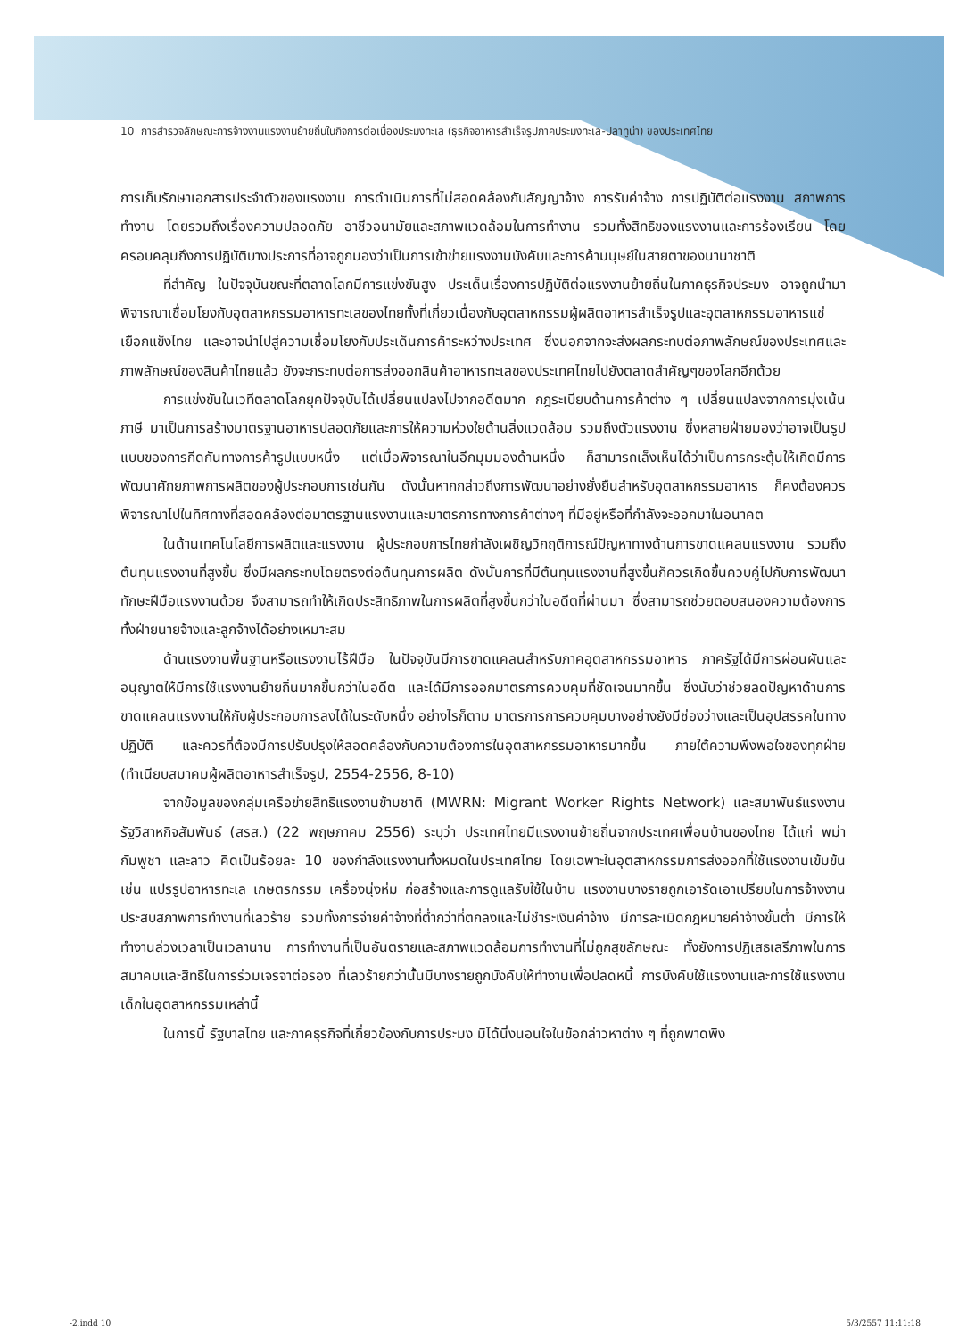10 การสำรวจลักษณะการจ้างงานแรงงานย้ายถิ่นในกิจการต่อเนื่องประมงทะเล (ธุรกิจอาหารสำเร็จรูปภาคประมงทะเล-ปลาทูน่า) ของประเทศไทย
การเก็บรักษาเอกสารประจำตัวของแรงงาน การดำเนินการที่ไม่สอดคล้องกับสัญญาจ้าง การรับค่าจ้าง การปฏิบัติต่อแรงงาน สภาพการทำงาน โดยรวมถึงเรื่องความปลอดภัย อาชีวอนามัยและสภาพแวดล้อมในการทำงาน รวมทั้งสิทธิของแรงงานและการร้องเรียน โดยครอบคลุมถึงการปฏิบัติบางประการที่อาจถูกมองว่าเป็นการเข้าข่ายแรงงานบังคับและการค้ามนุษย์ในสายตาของนานาชาติ
ที่สำคัญ ในปัจจุบันขณะที่ตลาดโลกมีการแข่งขันสูง ประเด็นเรื่องการปฏิบัติต่อแรงงานย้ายถิ่นในภาคธุรกิจประมง อาจถูกนำมาพิจารณาเชื่อมโยงกับอุตสาหกรรมอาหารทะเลของไทยทั้งที่เกี่ยวเนื่องกับอุตสาหกรรมผู้ผลิตอาหารสำเร็จรูปและอุตสาหกรรมอาหารแช่เยือกแข็งไทย และอาจนำไปสู่ความเชื่อมโยงกับประเด็นการค้าระหว่างประเทศ ซึ่งนอกจากจะส่งผลกระทบต่อภาพลักษณ์ของประเทศและภาพลักษณ์ของสินค้าไทยแล้ว ยังจะกระทบต่อการส่งออกสินค้าอาหารทะเลของประเทศไทยไปยังตลาดสำคัญๆของโลกอีกด้วย
การแข่งขันในเวทีตลาดโลกยุคปัจจุบันได้เปลี่ยนแปลงไปจากอดีตมาก กฎระเบียบด้านการค้าต่าง ๆ เปลี่ยนแปลงจากการมุ่งเน้นภาษี มาเป็นการสร้างมาตรฐานอาหารปลอดภัยและการให้ความห่วงใยด้านสิ่งแวดล้อม รวมถึงตัวแรงงาน ซึ่งหลายฝ่ายมองว่าอาจเป็นรูปแบบของการกีดกันทางการค้ารูปแบบหนึ่ง แต่เมื่อพิจารณาในอีกมุมมองด้านหนึ่ง ก็สามารถเล็งเห็นได้ว่าเป็นการกระตุ้นให้เกิดมีการพัฒนาศักยภาพการผลิตของผู้ประกอบการเช่นกัน ดังนั้นหากกล่าวถึงการพัฒนาอย่างยั่งยืนสำหรับอุตสาหกรรมอาหาร ก็คงต้องควรพิจารณาไปในทิศทางที่สอดคล้องต่อมาตรฐานแรงงานและมาตรการทางการค้าต่างๆ ที่มีอยู่หรือที่กำลังจะออกมาในอนาคต
ในด้านเทคโนโลยีการผลิตและแรงงาน ผู้ประกอบการไทยกำลังเผชิญวิกฤติการณ์ปัญหาทางด้านการขาดแคลนแรงงาน รวมถึงต้นทุนแรงงานที่สูงขึ้น ซึ่งมีผลกระทบโดยตรงต่อต้นทุนการผลิต ดังนั้นการที่มีต้นทุนแรงงานที่สูงขึ้นก็ควรเกิดขึ้นควบคู่ไปกับการพัฒนาทักษะฝีมือแรงงานด้วย จึงสามารถทำให้เกิดประสิทธิภาพในการผลิตที่สูงขึ้นกว่าในอดีตที่ผ่านมา ซึ่งสามารถช่วยตอบสนองความต้องการทั้งฝ่ายนายจ้างและลูกจ้างได้อย่างเหมาะสม
ด้านแรงงานพื้นฐานหรือแรงงานไร้ฝีมือ ในปัจจุบันมีการขาดแคลนสำหรับภาคอุตสาหกรรมอาหาร ภาครัฐได้มีการผ่อนผันและอนุญาตให้มีการใช้แรงงานย้ายถิ่นมากขึ้นกว่าในอดีต และได้มีการออกมาตรการควบคุมที่ชัดเจนมากขึ้น ซึ่งนับว่าช่วยลดปัญหาด้านการขาดแคลนแรงงานให้กับผู้ประกอบการลงได้ในระดับหนึ่ง อย่างไรก็ตาม มาตรการการควบคุมบางอย่างยังมีช่องว่างและเป็นอุปสรรคในทางปฏิบัติ และควรที่ต้องมีการปรับปรุงให้สอดคล้องกับความต้องการในอุตสาหกรรมอาหารมากขึ้น ภายใต้ความพึงพอใจของทุกฝ่าย (ทำเนียบสมาคมผู้ผลิตอาหารสำเร็จรูป, 2554-2556, 8-10)
จากข้อมูลของกลุ่มเครือข่ายสิทธิแรงงานข้ามชาติ (MWRN: Migrant Worker Rights Network) และสมาพันธ์แรงงานรัฐวิสาหกิจสัมพันธ์ (สรส.) (22 พฤษภาคม 2556) ระบุว่า ประเทศไทยมีแรงงานย้ายถิ่นจากประเทศเพื่อนบ้านของไทย ได้แก่ พม่า กัมพูชา และลาว คิดเป็นร้อยละ 10 ของกำลังแรงงานทั้งหมดในประเทศไทย โดยเฉพาะในอุตสาหกรรมการส่งออกที่ใช้แรงงานเข้มข้น เช่น แปรรูปอาหารทะเล เกษตรกรรม เครื่องนุ่งห่ม ก่อสร้างและการดูแลรับใช้ในบ้าน แรงงานบางรายถูกเอารัดเอาเปรียบในการจ้างงาน ประสบสภาพการทำงานที่เลวร้าย รวมทั้งการจ่ายค่าจ้างที่ต่ำกว่าที่ตกลงและไม่ชำระเงินค่าจ้าง มีการละเมิดกฎหมายค่าจ้างขั้นต่ำ มีการให้ทำงานล่วงเวลาเป็นเวลานาน การทำงานที่เป็นอันตรายและสภาพแวดล้อมการทำงานที่ไม่ถูกสุขลักษณะ ทั้งยังการปฏิเสธเสรีภาพในการสมาคมและสิทธิในการร่วมเจรจาต่อรอง ที่เลวร้ายกว่านั้นมีบางรายถูกบังคับให้ทำงานเพื่อปลดหนี้ การบังคับใช้แรงงานและการใช้แรงงานเด็กในอุตสาหกรรมเหล่านี้
ในการนี้ รัฐบาลไทย และภาคธุรกิจที่เกี่ยวข้องกับการประมง มิได้นิ่งนอนใจในข้อกล่าวหาต่าง ๆ ที่ถูกพาดพิง
-2.indd 10 5/3/2557 11:11:18